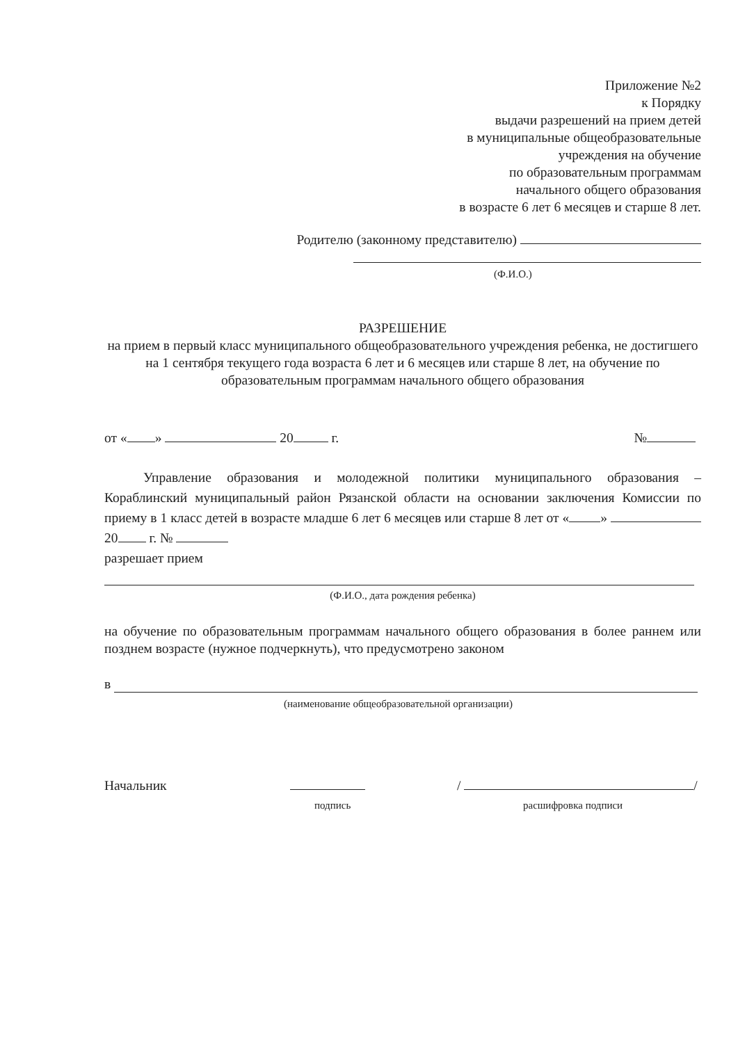Приложение №2
к Порядку
выдачи разрешений на прием детей
в муниципальные общеобразовательные
учреждения на обучение
по образовательным программам
начального общего образования
в возрасте 6 лет 6 месяцев и старше 8 лет.
Родителю (законному представителю)
(Ф.И.О.)
РАЗРЕШЕНИЕ
на прием в первый класс муниципального общеобразовательного учреждения ребенка, не достигшего на 1 сентября текущего года возраста 6 лет и 6 месяцев или старше 8 лет, на обучение по образовательным программам начального общего образования
от « » 20 г. №
Управление образования и молодежной политики муниципального образования – Кораблинский муниципальный район Рязанской области на основании заключения Комиссии по приему в 1 класс детей в возрасте младше 6 лет 6 месяцев или старше 8 лет от « » 20 г. №
разрешает прием
(Ф.И.О., дата рождения ребенка)
на обучение по образовательным программам начального общего образования в более раннем или позднем возрасте (нужное подчеркнуть), что предусмотрено законом
в
(наименование общеобразовательной организации)
Начальник / /
подпись расшифровка подписи